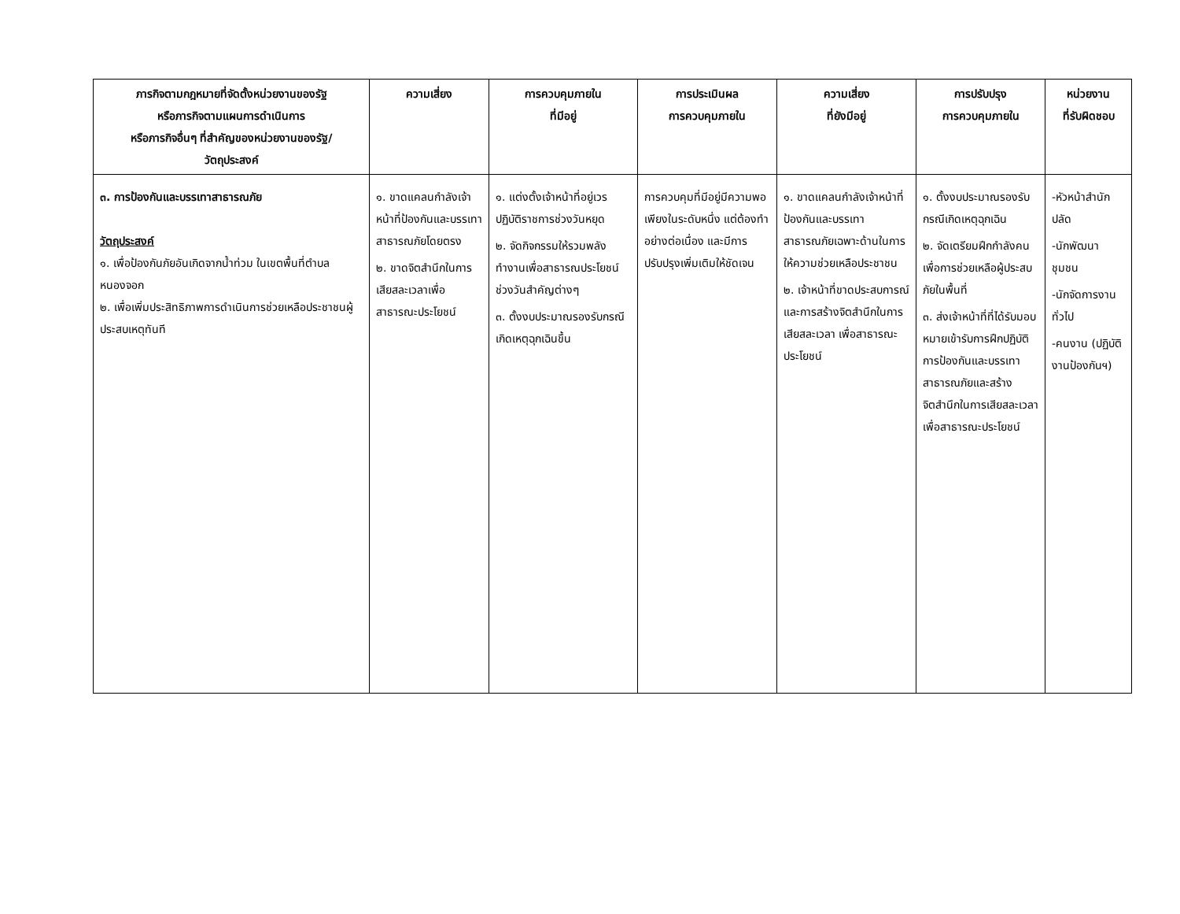| ภารกิจตามกฎหมายที่จัดตั้งหน่วยงานของรัฐ หรือภารกิจตามแผนการดำเนินการ หรือภารกิจอื่นๆ ที่สำคัญของหน่วยงานของรัฐ/ วัตถุประสงค์ | ความเสี่ยง | การควบคุมภายใน ที่มีอยู่ | การประเมินผล การควบคุมภายใน | ความเสี่ยง ที่ยังมีอยู่ | การปรับปรุง การควบคุมภายใน | หน่วยงาน ที่รับผิดชอบ |
| --- | --- | --- | --- | --- | --- | --- |
| ๓. การป้องกันและบรรเทาสาธารณภัย วัตถุประสงค์ ๑. เพื่อป้องกันภัยอันเกิดจากน้ำท่วม ในเขตพื้นที่ตำบลหนองจอก ๒. เพื่อเพิ่มประสิทธิภาพการดำเนินการช่วยเหลือประชาชนผู้ประสบเหตุทันที | ๑. ขาดแคลนกำลังเจ้าหน้าที่ป้องกันและบรรเทาสาธารณภัยโดยตรง ๒. ขาดจิตสำนึกในการเสียสละเวลาเพื่อสาธารณะประโยชน์ | ๑. แต่งตั้งเจ้าหน้าที่อยู่เวรปฏิบัติราชการช่วงวันหยุด ๒. จัดกิจกรรมให้รวมพลังทำงานเพื่อสาธารณประโยชน์ช่วงวันสำคัญต่างๆ ๓. ตั้งงบประมาณรองรับกรณีเกิดเหตุฉุกเฉินขึ้น | การควบคุมที่มีอยู่มีความพอเพียงในระดับหนึ่ง แต่ต้องทำอย่างต่อเนื่อง และมีการปรับปรุงเพิ่มเติมให้ชัดเจน | ๑. ขาดแคลนกำลังเจ้าหน้าที่ป้องกันและบรรเทาสาธารณภัยเฉพาะด้านในการให้ความช่วยเหลือประชาชน ๒. เจ้าหน้าที่ขาดประสบการณ์และการสร้างจิตสำนึกในการเสียสละเวลา เพื่อสาธารณะประโยชน์ | ๑. ตั้งงบประมาณรองรับกรณีเกิดเหตุฉุกเฉิน ๒. จัดเตรียมฝึกกำลังคนเพื่อการช่วยเหลือผู้ประสบภัยในพื้นที่ ๓. ส่งเจ้าหน้าที่ที่ได้รับมอบหมายเข้ารับการฝึกปฏิบัติการป้องกันและบรรเทาสาธารณภัยและสร้างจิตสำนึกในการเสียสละเวลาเพื่อสาธารณะประโยชน์ | -หัวหน้าสำนักปลัด -นักพัฒนาชุมชน -นักจัดการงานทั่วไป -คนงาน (ปฏิบัติงานป้องกันฯ) |